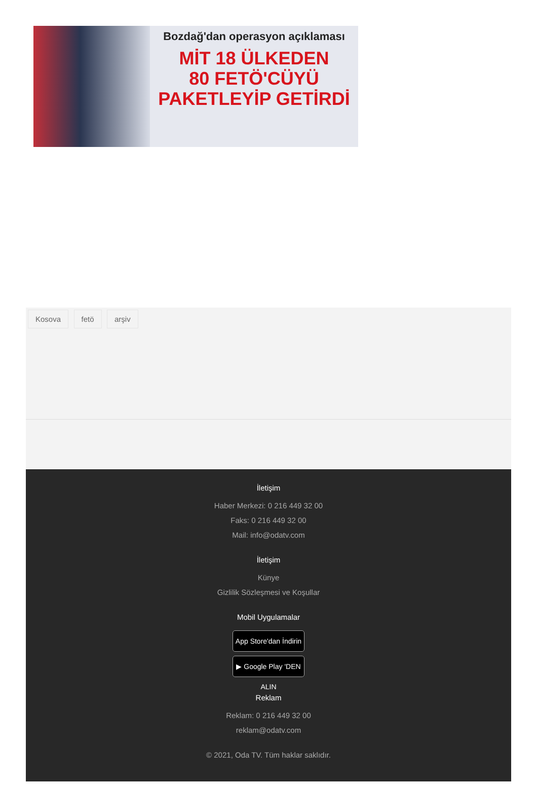Bozdağ'dan operasyon açıklaması
MİT 18 ÜLKEDEN
80 FETÖ'CÜYÜ
PAKETLEYİP GETİRDİ
Kosova fetö arşiv
İletişim
Haber Merkezi: 0 216 449 32 00
Faks: 0 216 449 32 00
Mail: info@odatv.com
İletişim
Künye
Gizlilik Sözleşmesi ve Koşullar
Mobil Uygulamalar
App Store'dan İndirin
▶ Google Play 'DEN ALIN
Reklam
Reklam: 0 216 449 32 00
reklam@odatv.com
© 2021, Oda TV. Tüm haklar saklıdır.